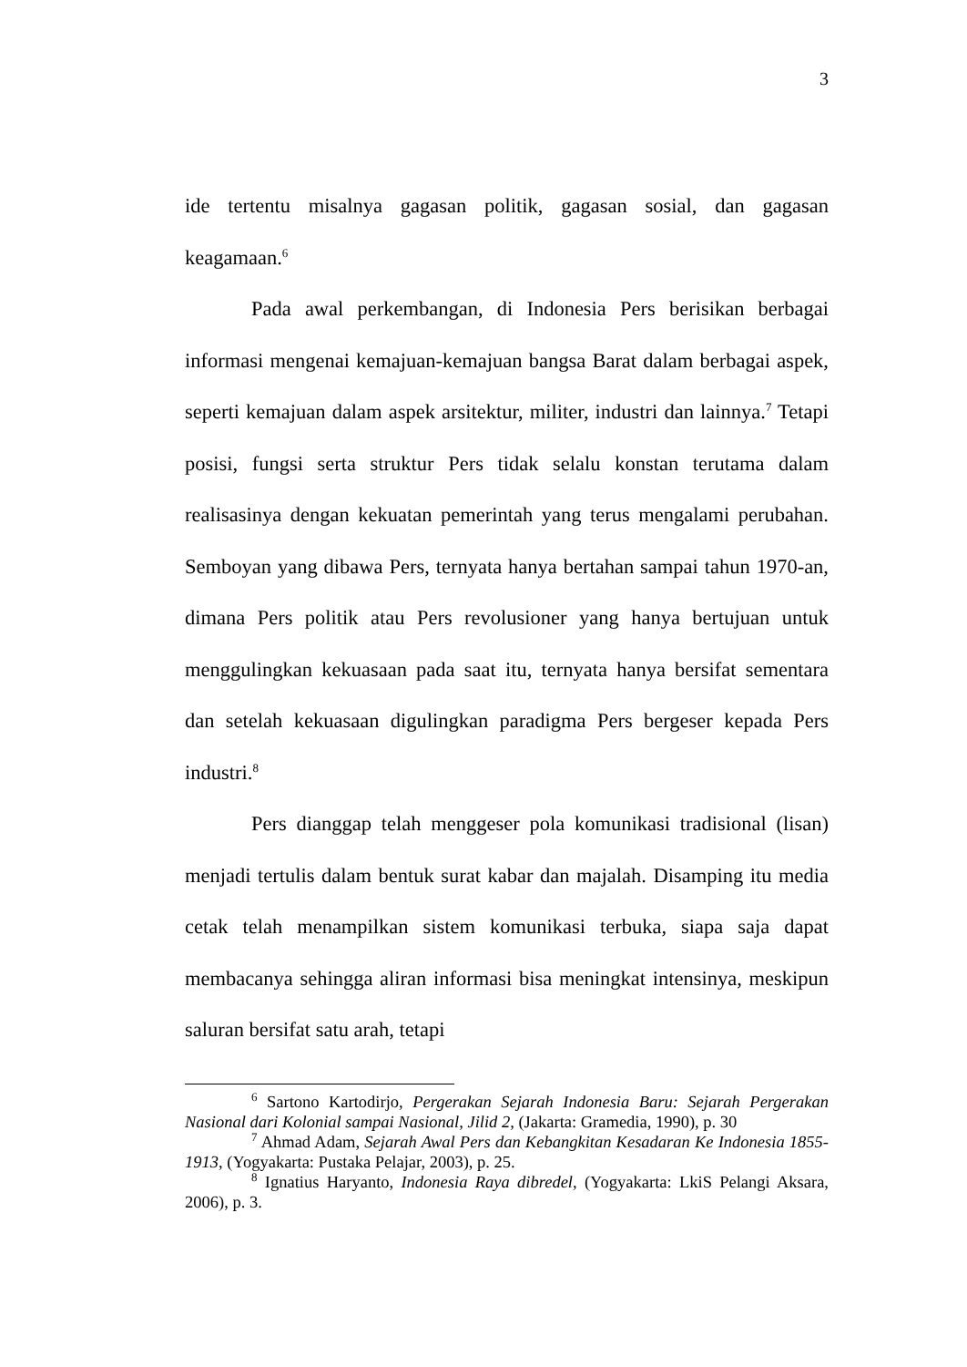3
ide tertentu misalnya gagasan politik, gagasan sosial, dan gagasan keagamaan.<sup>6</sup>
Pada awal perkembangan, di Indonesia Pers berisikan berbagai informasi mengenai kemajuan-kemajuan bangsa Barat dalam berbagai aspek, seperti kemajuan dalam aspek arsitektur, militer, industri dan lainnya.<sup>7</sup> Tetapi posisi, fungsi serta struktur Pers tidak selalu konstan terutama dalam realisasinya dengan kekuatan pemerintah yang terus mengalami perubahan. Semboyan yang dibawa Pers, ternyata hanya bertahan sampai tahun 1970-an, dimana Pers politik atau Pers revolusioner yang hanya bertujuan untuk menggulingkan kekuasaan pada saat itu, ternyata hanya bersifat sementara dan setelah kekuasaan digulingkan paradigma Pers bergeser kepada Pers industri.<sup>8</sup>
Pers dianggap telah menggeser pola komunikasi tradisional (lisan) menjadi tertulis dalam bentuk surat kabar dan majalah. Disamping itu media cetak telah menampilkan sistem komunikasi terbuka, siapa saja dapat membacanya sehingga aliran informasi bisa meningkat intensinya, meskipun saluran bersifat satu arah, tetapi
<sup>6</sup> Sartono Kartodirjo, Pergerakan Sejarah Indonesia Baru: Sejarah Pergerakan Nasional dari Kolonial sampai Nasional, Jilid 2, (Jakarta: Gramedia, 1990), p. 30
<sup>7</sup> Ahmad Adam, Sejarah Awal Pers dan Kebangkitan Kesadaran Ke Indonesia 1855-1913, (Yogyakarta: Pustaka Pelajar, 2003), p. 25.
<sup>8</sup> Ignatius Haryanto, Indonesia Raya dibredel, (Yogyakarta: LkiS Pelangi Aksara, 2006), p. 3.